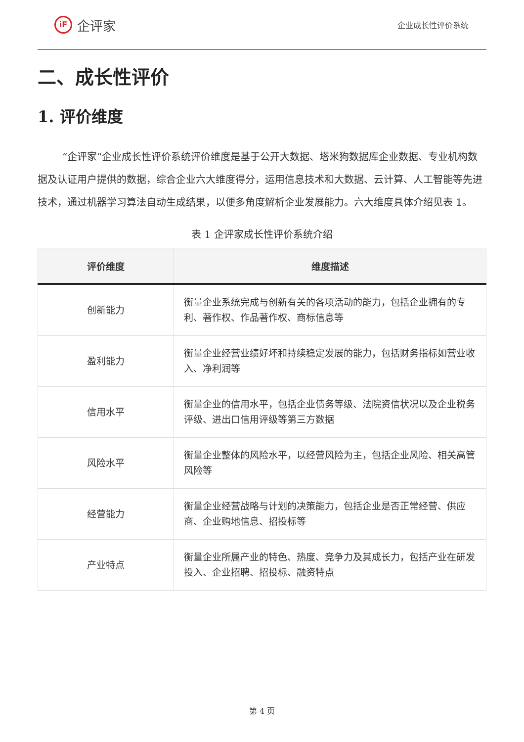iF
企评家
企业成长性评价系统
二、成长性评价
1. 评价维度
“企评家”企业成长性评价系统评价维度是基于公开大数据、塔米狗数据库企业数据、专业机构数据及认证用户提供的数据，综合企业六大维度得分，运用信息技术和大数据、云计算、人工智能等先进技术，通过机器学习算法自动生成结果，以便多角度解析企业发展能力。六大维度具体介绍见表 1。
表 1 企评家成长性评价系统介绍
| 评价维度 | 维度描述 |
| --- | --- |
| 创新能力 | 衡量企业系统完成与创新有关的各项活动的能力，包括企业拥有的专利、著作权、作品著作权、商标信息等 |
| 盈利能力 | 衡量企业经营业绩好坏和持续稳定发展的能力，包括财务指标如营业收入、净利润等 |
| 信用水平 | 衡量企业的信用水平，包括企业债务等级、法院资信状况以及企业税务评级、进出口信用评级等第三方数据 |
| 风险水平 | 衡量企业整体的风险水平，以经营风险为主，包括企业风险、相关高管风险等 |
| 经营能力 | 衡量企业经营战略与计划的决策能力，包括企业是否正常经营、供应商、企业购地信息、招投标等 |
| 产业特点 | 衡量企业所属产业的特色、热度、竞争力及其成长力，包括产业在研发投入、企业招聘、招投标、融资特点 |
第 4 页